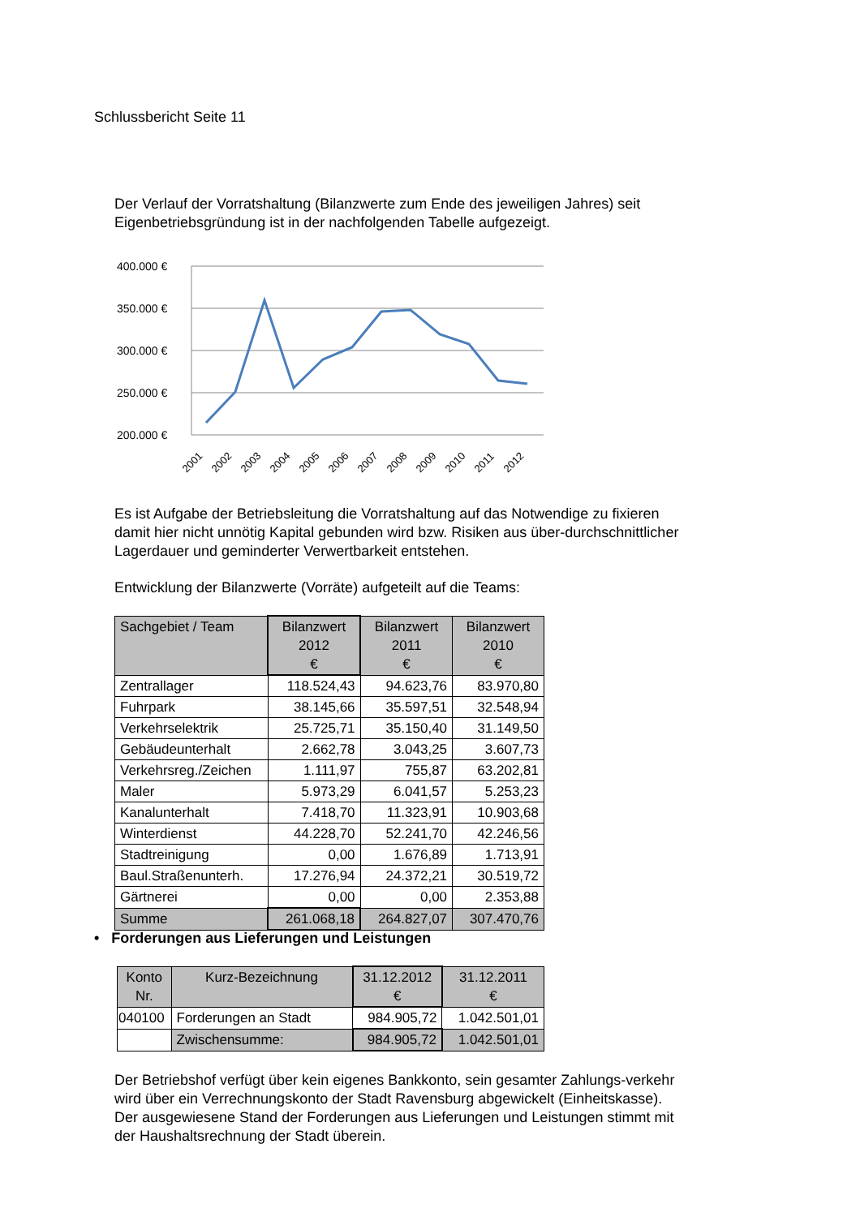Schlussbericht Seite 11
Der Verlauf der Vorratshaltung (Bilanzwerte zum Ende des jeweiligen Jahres) seit Eigenbetriebsgründung ist in der nachfolgenden Tabelle aufgezeigt.
400.000 €
350.000 €
300.000 €
250.000 €
200.000 €
2001
2002
2003
2004
2005
2006
2007
2008
2009
2010
2011
2012
Es ist Aufgabe der Betriebsleitung die Vorratshaltung auf das Notwendige zu fixieren damit hier nicht unnötig Kapital gebunden wird bzw. Risiken aus über-durchschnittlicher Lagerdauer und geminderter Verwertbarkeit entstehen.
Entwicklung der Bilanzwerte (Vorräte) aufgeteilt auf die Teams:
| Sachgebiet / Team | Bilanzwert 2012 € | Bilanzwert 2011 € | Bilanzwert 2010 € |
| --- | --- | --- | --- |
| Zentrallager | 118.524,43 | 94.623,76 | 83.970,80 |
| Fuhrpark | 38.145,66 | 35.597,51 | 32.548,94 |
| Verkehrselektrik | 25.725,71 | 35.150,40 | 31.149,50 |
| Gebäudeunterhalt | 2.662,78 | 3.043,25 | 3.607,73 |
| Verkehrsreg./Zeichen | 1.111,97 | 755,87 | 63.202,81 |
| Maler | 5.973,29 | 6.041,57 | 5.253,23 |
| Kanalunterhalt | 7.418,70 | 11.323,91 | 10.903,68 |
| Winterdienst | 44.228,70 | 52.241,70 | 42.246,56 |
| Stadtreinigung | 0,00 | 1.676,89 | 1.713,91 |
| Baul.Straßenunterh. | 17.276,94 | 24.372,21 | 30.519,72 |
| Gärtnerei | 0,00 | 0,00 | 2.353,88 |
| Summe | 261.068,18 | 264.827,07 | 307.470,76 |
• Forderungen aus Lieferungen und Leistungen
| Konto Nr. | Kurz-Bezeichnung | 31.12.2012 € | 31.12.2011 € |
| --- | --- | --- | --- |
| 040100 | Forderungen an Stadt | 984.905,72 | 1.042.501,01 |
| | Zwischensumme: | 984.905,72 | 1.042.501,01 |
Der Betriebshof verfügt über kein eigenes Bankkonto, sein gesamter Zahlungs-verkehr wird über ein Verrechnungskonto der Stadt Ravensburg abgewickelt (Einheitskasse). Der ausgewiesene Stand der Forderungen aus Lieferungen und Leistungen stimmt mit der Haushaltsrechnung der Stadt überein.